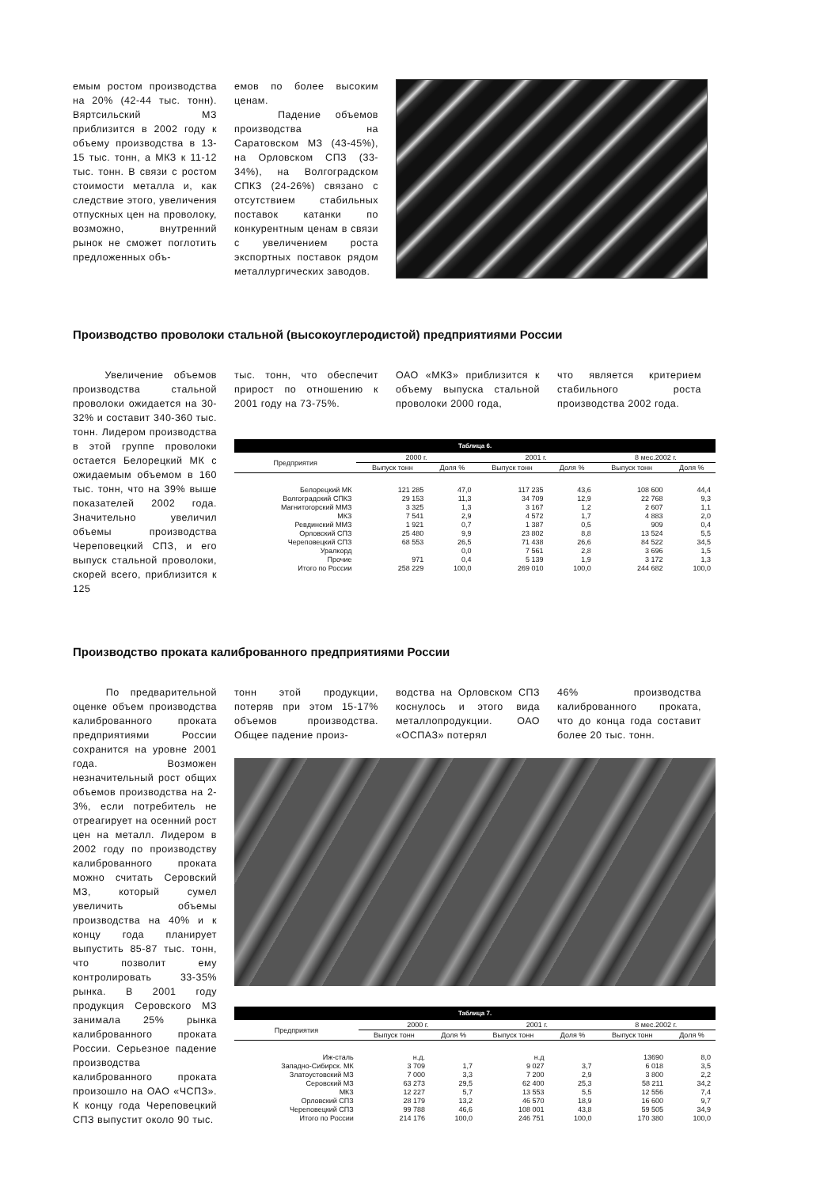емым ростом производства на 20% (42-44 тыс. тонн). Вяртсильский МЗ приблизится в 2002 году к объему производства в 13-15 тыс. тонн, а МКЗ к 11-12 тыс. тонн. В связи с ростом стоимости металла и, как следствие этого, увеличения отпускных цен на проволоку, возможно, внутренний рынок не сможет поглотить предложенных объ-
емов по более высоким ценам.
Падение объемов производства на Саратовском МЗ (43-45%), на Орловском СПЗ (33-34%), на Волгоградском СПКЗ (24-26%) связано с отсутствием стабильных поставок катанки по конкурентным ценам в связи с увеличением роста экспортных поставок рядом металлургических заводов.
Производство проволоки стальной (высокоуглеродистой) предприятиями России
Увеличение объемов производства стальной проволоки ожидается на 30-32% и составит 340-360 тыс. тонн. Лидером производства в этой группе проволоки остается Белорецкий МК с ожидаемым объемом в 160 тыс. тонн, что на 39% выше показателей 2002 года. Значительно увеличил объемы производства Череповецкий СПЗ, и его выпуск стальной проволоки, скорей всего, приблизится к 125
тыс. тонн, что обеспечит прирост по отношению к 2001 году на 73-75%.
ОАО «МКЗ» приблизится к объему выпуска стальной проволоки 2000 года,
что является критерием стабильного роста производства 2002 года.
| Таблица 6. | | | | | | |
| Предприятия | 2000 г. | | 2001 г. | | 8 мес.2002 г. | |
| | Выпуск тонн | Доля % | Выпуск тонн | Доля % | Выпуск тонн | Доля % |
| Белорецкий МК | 121 285 | 47,0 | 117 235 | 43,6 | 108 600 | 44,4 |
| Волгоградский СПКЗ | 29 153 | 11,3 | 34 709 | 12,9 | 22 768 | 9,3 |
| Магнитогорский ММЗ | 3 325 | 1,3 | 3 167 | 1,2 | 2 607 | 1,1 |
| МКЗ | 7 541 | 2,9 | 4 572 | 1,7 | 4 883 | 2,0 |
| Ревдинский ММЗ | 1 921 | 0,7 | 1 387 | 0,5 | 909 | 0,4 |
| Орловский СПЗ | 25 480 | 9,9 | 23 802 | 8,8 | 13 524 | 5,5 |
| Череповецкий СПЗ | 68 553 | 26,5 | 71 438 | 26,6 | 84 522 | 34,5 |
| Уралкорд | | 0,0 | 7 561 | 2,8 | 3 696 | 1,5 |
| Прочие | 971 | 0,4 | 5 139 | 1,9 | 3 172 | 1,3 |
| Итого по России | 258 229 | 100,0 | 269 010 | 100,0 | 244 682 | 100,0 |
Производство проката калиброванного предприятиями России
По предварительной оценке объем производства калиброванного проката предприятиями России сохранится на уровне 2001 года. Возможен незначительный рост общих объемов производства на 2-3%, если потребитель не отреагирует на осенний рост цен на металл. Лидером в 2002 году по производству калиброванного проката можно считать Серовский МЗ, который сумел увеличить объемы производства на 40% и к концу года планирует выпустить 85-87 тыс. тонн, что позволит ему контролировать 33-35% рынка. В 2001 году продукция Серовского МЗ занимала 25% рынка калиброванного проката России. Серьезное падение производства калиброванного проката произошло на ОАО «ЧСПЗ». К концу года Череповецкий СПЗ выпустит около 90 тыс.
тонн этой продукции, потеряв при этом 15-17% объемов производства. Общее падение произ-
водства на Орловском СПЗ коснулось и этого вида металлопродукции. ОАО «ОСПАЗ» потерял
46% производства калиброванного проката, что до конца года составит более 20 тыс. тонн.
| Таблица 7. | | | | | | |
| Предприятия | 2000 г. | | 2001 г. | | 8 мес.2002 г. | |
| | Выпуск тонн | Доля % | Выпуск тонн | Доля % | Выпуск тонн | Доля % |
| Иж-сталь | н.д. | | н.д | | 13690 | 8,0 |
| Западно-Сибирск. МК | 3 709 | 1,7 | 9 027 | 3,7 | 6 018 | 3,5 |
| Златоустовский МЗ | 7 000 | 3,3 | 7 200 | 2,9 | 3 800 | 2,2 |
| Серовский МЗ | 63 273 | 29,5 | 62 400 | 25,3 | 58 211 | 34,2 |
| МКЗ | 12 227 | 5,7 | 13 553 | 5,5 | 12 556 | 7,4 |
| Орловский СПЗ | 28 179 | 13,2 | 46 570 | 18,9 | 16 600 | 9,7 |
| Череповецкий СПЗ | 99 788 | 46,6 | 108 001 | 43,8 | 59 505 | 34,9 |
| Итого по России | 214 176 | 100,0 | 246 751 | 100,0 | 170 380 | 100,0 |